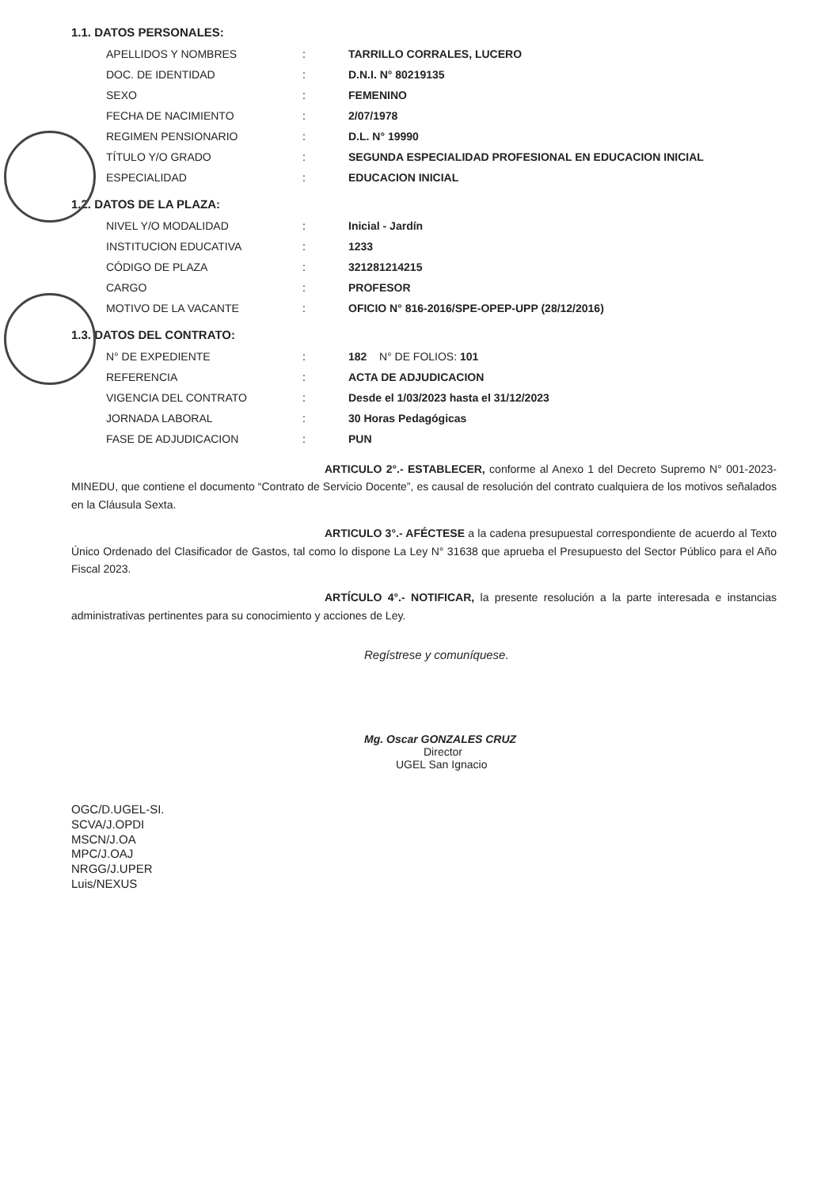1.1. DATOS PERSONALES:
| APELLIDOS Y NOMBRES | : | TARRILLO CORRALES, LUCERO |
| DOC. DE IDENTIDAD | : | D.N.I. N° 80219135 |
| SEXO | : | FEMENINO |
| FECHA DE NACIMIENTO | : | 2/07/1978 |
| REGIMEN PENSIONARIO | : | D.L. N° 19990 |
| TÍTULO Y/O GRADO | : | SEGUNDA ESPECIALIDAD PROFESIONAL EN EDUCACION INICIAL |
| ESPECIALIDAD | : | EDUCACION INICIAL |
1.2. DATOS DE LA PLAZA:
| NIVEL Y/O MODALIDAD | : | Inicial - Jardín |
| INSTITUCION EDUCATIVA | : | 1233 |
| CÓDIGO DE PLAZA | : | 321281214215 |
| CARGO | : | PROFESOR |
| MOTIVO DE LA VACANTE | : | OFICIO N° 816-2016/SPE-OPEP-UPP (28/12/2016) |
1.3. DATOS DEL CONTRATO:
| N° DE EXPEDIENTE | : | 182 N° DE FOLIOS: 101 |
| REFERENCIA | : | ACTA DE ADJUDICACION |
| VIGENCIA DEL CONTRATO | : | Desde el 1/03/2023 hasta el 31/12/2023 |
| JORNADA LABORAL | : | 30 Horas Pedagógicas |
| FASE DE ADJUDICACION | : | PUN |
ARTICULO 2°.- ESTABLECER, conforme al Anexo 1 del Decreto Supremo N° 001-2023-MINEDU, que contiene el documento “Contrato de Servicio Docente”, es causal de resolución del contrato cualquiera de los motivos señalados en la Cláusula Sexta.
ARTICULO 3°.- AFÉCTESE a la cadena presupuestal correspondiente de acuerdo al Texto Único Ordenado del Clasificador de Gastos, tal como lo dispone La Ley N° 31638 que aprueba el Presupuesto del Sector Público para el Año Fiscal 2023.
ARTÍCULO 4°.- NOTIFICAR, la presente resolución a la parte interesada e instancias administrativas pertinentes para su conocimiento y acciones de Ley.
Regístrese y comuníquese.
Mg. Oscar GONZALES CRUZ
Director
UGEL San Ignacio
OGC/D.UGEL-SI.
SCVA/J.OPDI
MSCN/J.OA
MPC/J.OAJ
NRGG/J.UPER
Luis/NEXUS